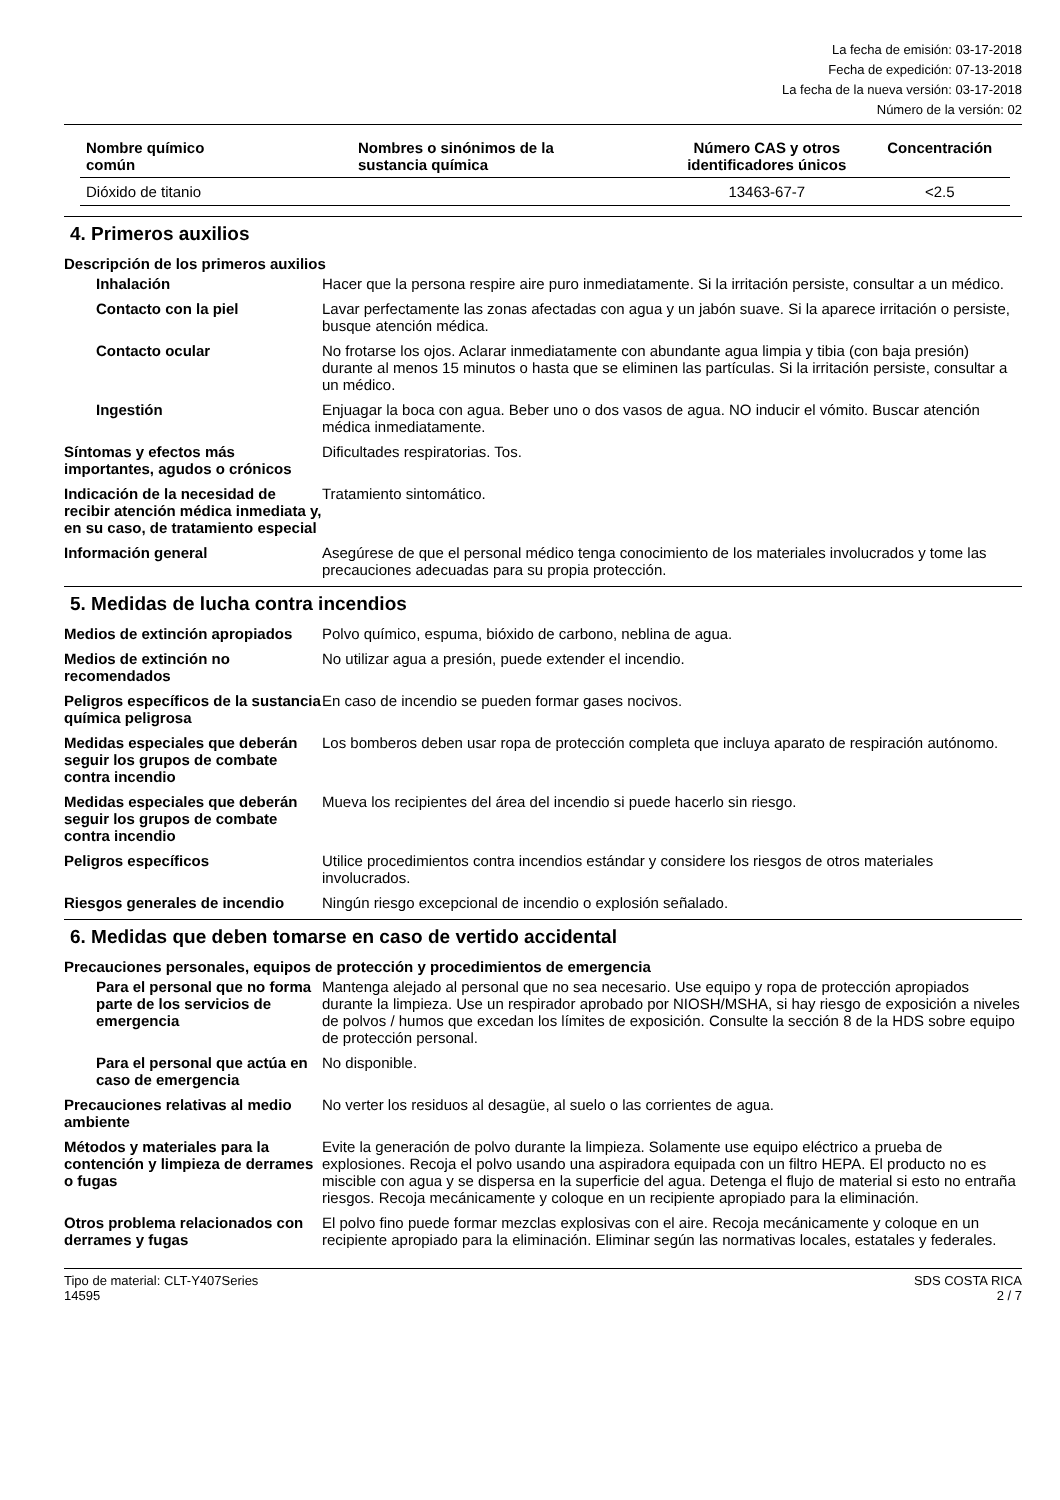La fecha de emisión: 03-17-2018
Fecha de expedición: 07-13-2018
La fecha de la nueva versión: 03-17-2018
Número de la versión: 02
| Nombre químico común | Nombres o sinónimos de la sustancia química | Número CAS y otros identificadores únicos | Concentración |
| --- | --- | --- | --- |
| Dióxido de titanio | | 13463-67-7 | <2.5 |
4. Primeros auxilios
Descripción de los primeros auxilios
Inhalación Hacer que la persona respire aire puro inmediatamente. Si la irritación persiste, consultar a un médico.
Contacto con la piel Lavar perfectamente las zonas afectadas con agua y un jabón suave. Si la aparece irritación o persiste, busque atención médica.
Contacto ocular No frotarse los ojos. Aclarar inmediatamente con abundante agua limpia y tibia (con baja presión) durante al menos 15 minutos o hasta que se eliminen las partículas. Si la irritación persiste, consultar a un médico.
Ingestión Enjuagar la boca con agua. Beber uno o dos vasos de agua. NO inducir el vómito. Buscar atención médica inmediatamente.
Síntomas y efectos más importantes, agudos o crónicos
Dificultades respiratorias. Tos.
Indicación de la necesidad de recibir atención médica inmediata y, en su caso, de tratamiento especial
Tratamiento sintomático.
Información general Asegúrese de que el personal médico tenga conocimiento de los materiales involucrados y tome las precauciones adecuadas para su propia protección.
5. Medidas de lucha contra incendios
Medios de extinción apropiados
Polvo químico, espuma, bióxido de carbono, neblina de agua.
Medios de extinción no recomendados
No utilizar agua a presión, puede extender el incendio.
Peligros específicos de la sustancia química peligrosa
En caso de incendio se pueden formar gases nocivos.
Medidas especiales que deberán seguir los grupos de combate contra incendio
Los bomberos deben usar ropa de protección completa que incluya aparato de respiración autónomo.
Medidas especiales que deberán seguir los grupos de combate contra incendio
Mueva los recipientes del área del incendio si puede hacerlo sin riesgo.
Peligros específicos Utilice procedimientos contra incendios estándar y considere los riesgos de otros materiales involucrados.
Riesgos generales de incendio
Ningún riesgo excepcional de incendio o explosión señalado.
6. Medidas que deben tomarse en caso de vertido accidental
Precauciones personales, equipos de protección y procedimientos de emergencia
Para el personal que no forma parte de los servicios de emergencia
Mantenga alejado al personal que no sea necesario. Use equipo y ropa de protección apropiados durante la limpieza. Use un respirador aprobado por NIOSH/MSHA, si hay riesgo de exposición a niveles de polvos / humos que excedan los límites de exposición. Consulte la sección 8 de la HDS sobre equipo de protección personal.
Para el personal que actúa en caso de emergencia
No disponible.
Precauciones relativas al medio ambiente
No verter los residuos al desagüe, al suelo o las corrientes de agua.
Métodos y materiales para la contención y limpieza de derrames o fugas
Evite la generación de polvo durante la limpieza. Solamente use equipo eléctrico a prueba de explosiones. Recoja el polvo usando una aspiradora equipada con un filtro HEPA. El producto no es miscible con agua y se dispersa en la superficie del agua. Detenga el flujo de material si esto no entraña riesgos. Recoja mecánicamente y coloque en un recipiente apropiado para la eliminación.
Otros problema relacionados con derrames y fugas
El polvo fino puede formar mezclas explosivas con el aire. Recoja mecánicamente y coloque en un recipiente apropiado para la eliminación. Eliminar según las normativas locales, estatales y federales.
Tipo de material: CLT-Y407Series
14595
SDS COSTA RICA
2 / 7